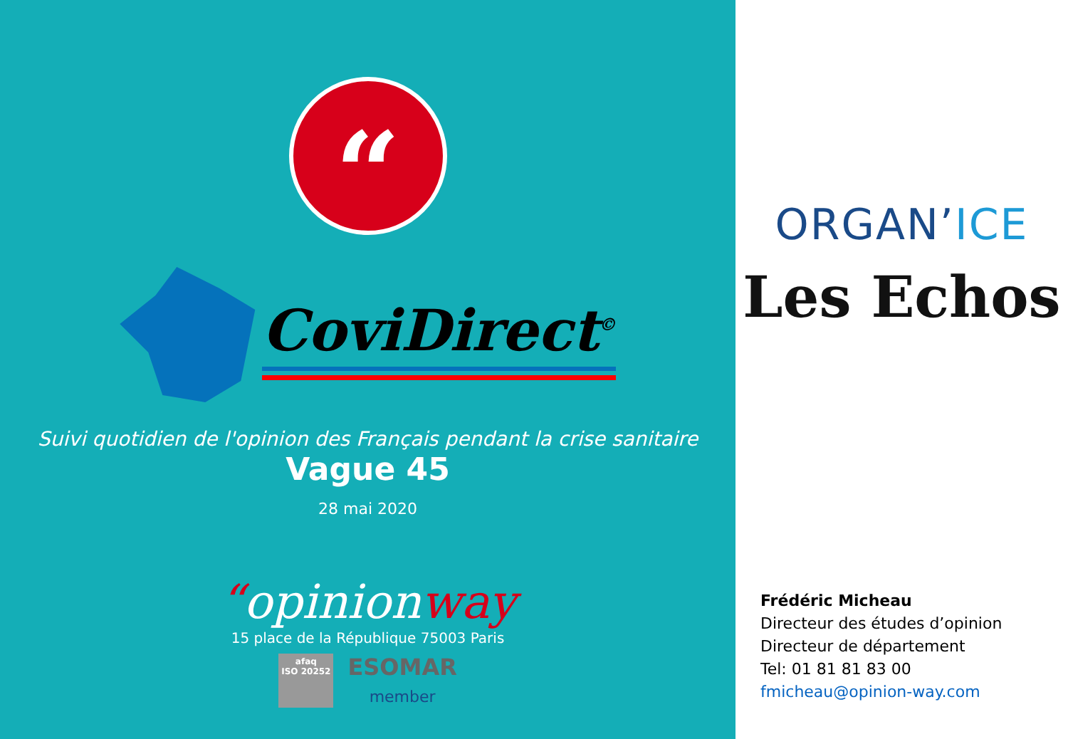“
CoviDirect<sup>©</sup>
Suivi quotidien de l'opinion des Français pendant la crise sanitaire
Vague 45
28 mai 2020
“opinionway
15 place de la République 75003 Paris
afaq
ISO 20252
ESOMAR
member
ORGAN’ICE
Les Echos
Frédéric Micheau
Directeur des études d’opinion
Directeur de département
Tel: 01 81 81 83 00
fmicheau@opinion-way.com